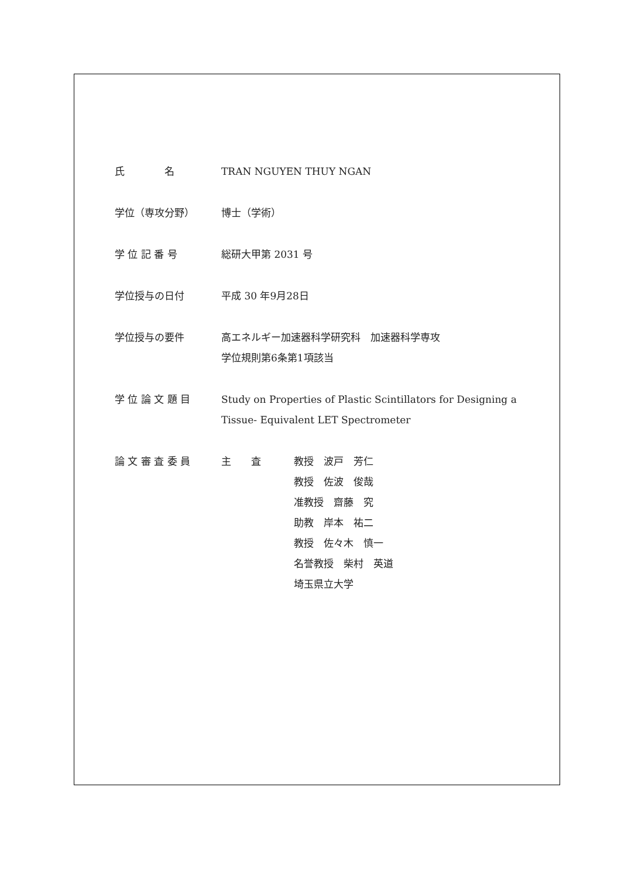氏　　　　名 TRAN NGUYEN THUY NGAN
学位（専攻分野） 博士（学術）
学 位 記 番 号 総研大甲第 2031 号
学位授与の日付 平成 30 年9月28日
学位授与の要件 高エネルギー加速器科学研究科　加速器科学専攻
学位規則第6条第1項該当
学 位 論 文 題 目 Study on Properties of Plastic Scintillators for Designing a
Tissue- Equivalent LET Spectrometer
論 文 審 査 委 員 主　　査 教授　波戸　芳仁
教授　佐波　俊哉
准教授　齋藤　究
助教　岸本　祐二
教授　佐々木　慎一
名誉教授　柴村　英道
埼玉県立大学